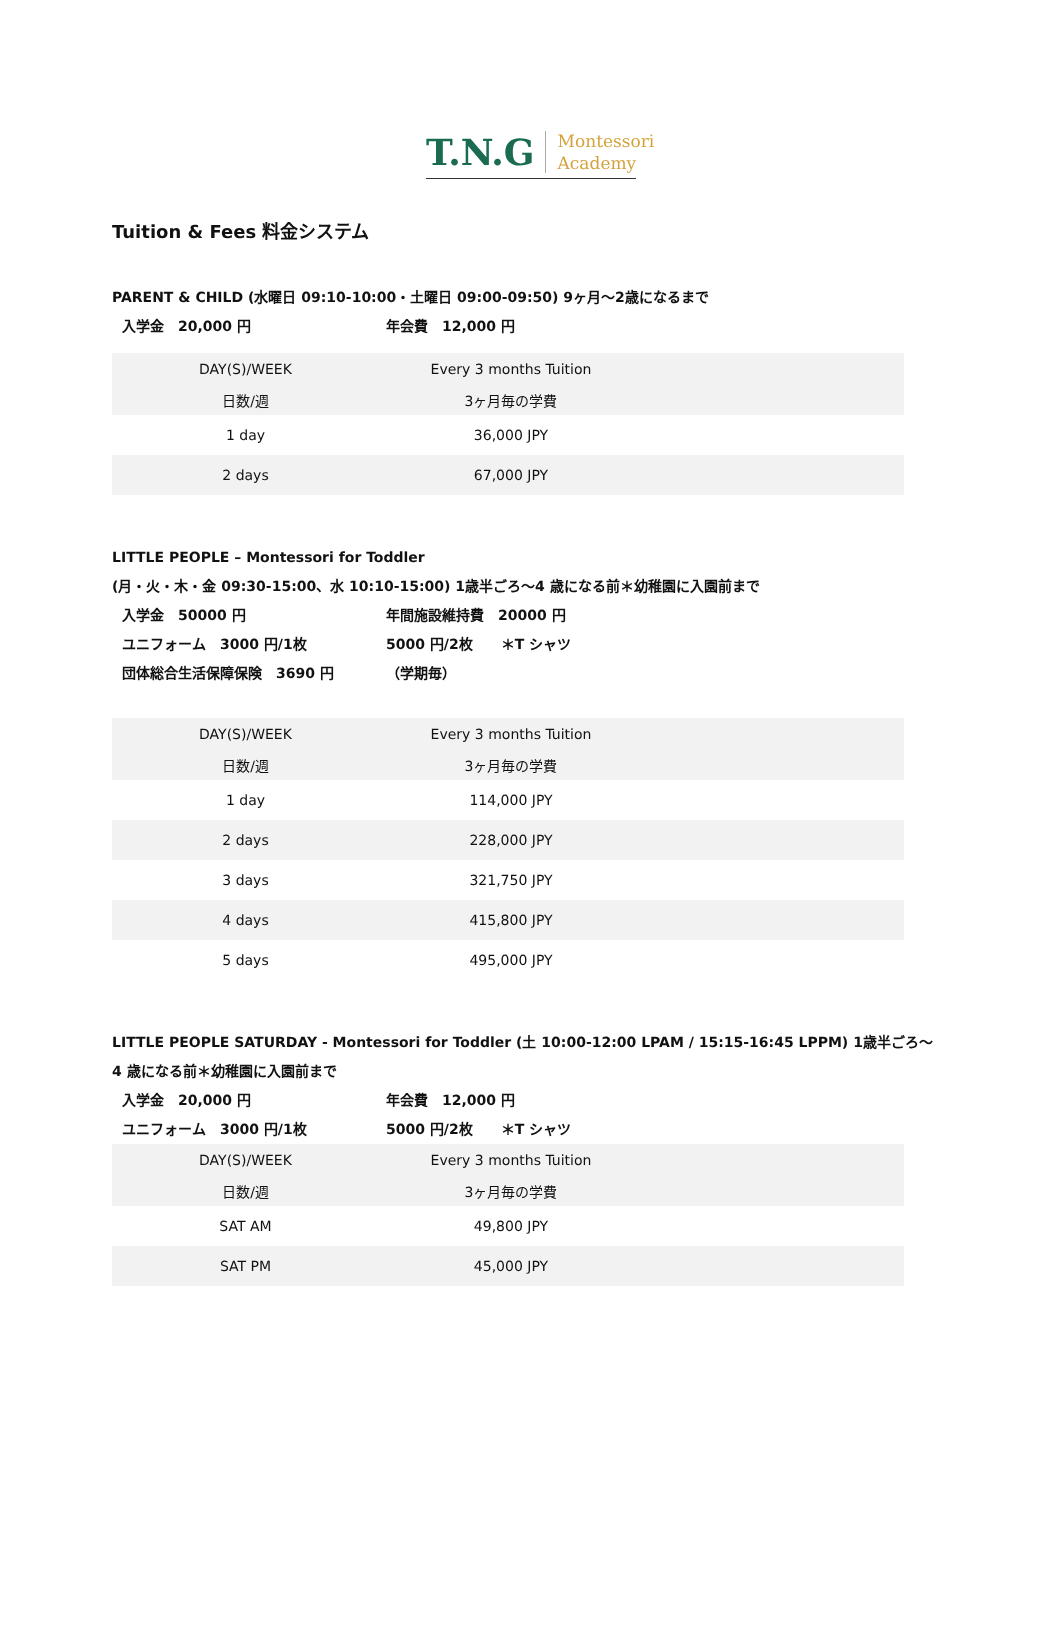T.N.G Montessori
Academy
Tuition & Fees 料金システム
PARENT & CHILD (水曜日 09:10-10:00・土曜日 09:00-09:50) 9ヶ月～2歳になるまで
入学金　20,000 円 年会費　12,000 円
| DAY(S)/WEEK | Every 3 months Tuition | |
| 日数/週 | 3ヶ月毎の学費 | |
| 1 day | 36,000 JPY | |
| 2 days | 67,000 JPY | |
LITTLE PEOPLE – Montessori for Toddler
(月・火・木・金 09:30-15:00、水 10:10-15:00) 1歳半ごろ～4 歳になる前＊幼稚園に入園前まで
入学金　50000 円 年間施設維持費　20000 円
ユニフォーム　3000 円/1枚 5000 円/2枚　　＊T シャツ
団体総合生活保障保険　3690 円 （学期毎）
| DAY(S)/WEEK | Every 3 months Tuition | |
| 日数/週 | 3ヶ月毎の学費 | |
| 1 day | 114,000 JPY | |
| 2 days | 228,000 JPY | |
| 3 days | 321,750 JPY | |
| 4 days | 415,800 JPY | |
| 5 days | 495,000 JPY | |
LITTLE PEOPLE SATURDAY - Montessori for Toddler (土 10:00-12:00 LPAM / 15:15-16:45 LPPM) 1歳半ごろ～4 歳になる前＊幼稚園に入園前まで
入学金　20,000 円 年会費　12,000 円
ユニフォーム　3000 円/1枚 5000 円/2枚　　＊T シャツ
| DAY(S)/WEEK | Every 3 months Tuition | |
| 日数/週 | 3ヶ月毎の学費 | |
| SAT AM | 49,800 JPY | |
| SAT PM | 45,000 JPY | |